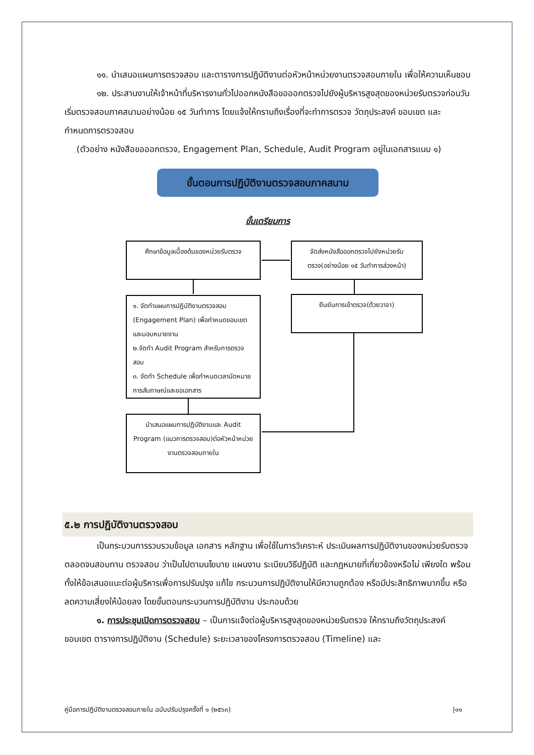๑๑. นำเสนอแผนการตรวจสอบ และตารางการปฏิบัติงานต่อหัวหน้าหน่วยงานตรวจสอบภายใน เพื่อให้ความเห็นชอบ
๑๒. ประสานงานให้เจ้าหน้าที่บริหารงานทั่วไปออกหนังสือขอออกตรวจไปยังผู้บริหารสูงสุดของหน่วยรับตรวจก่อนวันเริ่มตรวจสอบภาคสนามอย่างน้อย ๑๕ วันทำการ โดยแจ้งให้ทราบถึงเรื่องที่จะทำการตรวจ วัตถุประสงค์ ขอบเขต และกำหนดการตรวจสอบ
(ตัวอย่าง หนังสือขอออกตรวจ, Engagement Plan, Schedule, Audit Program อยู่ในเอกสารแนบ ๑)
ขั้นตอนการปฏิบัติงานตรวจสอบภาคสนาม
ขั้นเตรียมการ
ศึกษาข้อมูลเบื้องต้นของหน่วยรับตรวจ
จัดส่งหนังสือออกตรวจไปยังหน่วยรับตรวจ(อย่างน้อย ๑๕ วันทำการล่วงหน้า)
๑. จัดทำแผนการปฏิบัติงานตรวจสอบ (Engagement Plan) เพื่อกำหนดขอบเขตและมอบหมายงาน
๒.จัดทำ Audit Program สำหรับการตรวจสอบ
๓. จัดทำ Schedule เพื่อกำหนดเวลานัดหมายการสัมภาษณ์และขอเอกสาร
ยืนยันการเข้าตรวจ(ด้วยวาจา)
นำเสนอแผนการปฏิบัติงานและ Audit Program (แนวการตรวจสอบ)ต่อหัวหน้าหน่วยงานตรวจสอบภายใน
๕.๒ การปฏิบัติงานตรวจสอบ
เป็นกระบวนการรวบรวมข้อมูล เอกสาร หลักฐาน เพื่อใช้ในการวิเคราะห์ ประเมินผลการปฏิบัติงานของหน่วยรับตรวจ ตลอดจนสอบทาน ตรวจสอบ ว่าเป็นไปตามนโยบาย แผนงาน ระเบียบวิธีปฏิบัติ และกฎหมายที่เกี่ยวข้องหรือไม่ เพียงใด พร้อมทั้งให้ข้อเสนอแนะต่อผู้บริหารเพื่อการปรับปรุง แก้ไข กระบวนการปฏิบัติงานให้มีความถูกต้อง หรือมีประสิทธิภาพมากขึ้น หรือลดความเสี่ยงให้น้อยลง โดยขั้นตอนกระบวนการปฏิบัติงาน ประกอบด้วย
๑. การประชุมเปิดการตรวจสอบ – เป็นการแจ้งต่อผู้บริหารสูงสุดของหน่วยรับตรวจ ให้ทราบถึงวัตถุประสงค์ ขอบเขต ตารางการปฏิบัติงาน (Schedule) ระยะเวลาของโครงการตรวจสอบ (Timeline) และ
คู่มือการปฏิบัติงานตรวจสอบภายใน ฉบับปรับปรุงครั้งที่ ๑ (๒๕๖๓) |๑๑